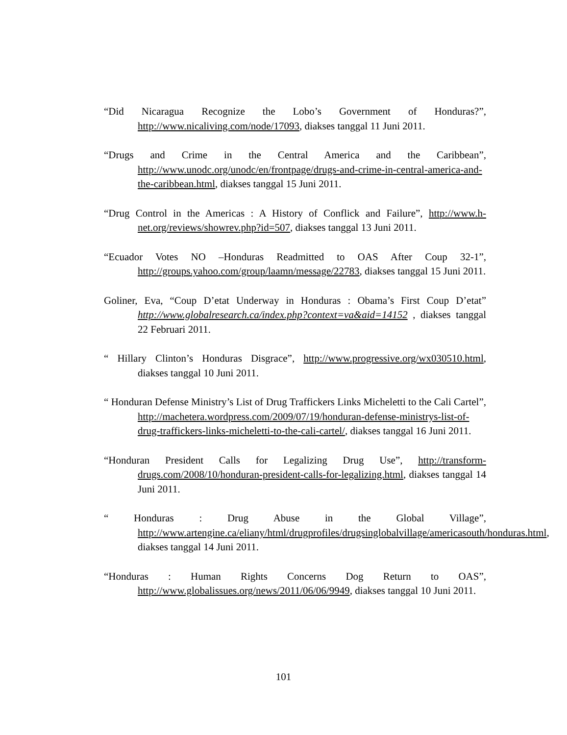“Did Nicaragua Recognize the Lobo’s Government of Honduras?”, http://www.nicaliving.com/node/17093, diakses tanggal 11 Juni 2011.
“Drugs and Crime in the Central America and the Caribbean”, http://www.unodc.org/unodc/en/frontpage/drugs-and-crime-in-central-america-and-the-caribbean.html, diakses tanggal 15 Juni 2011.
“Drug Control in the Americas : A History of Conflick and Failure”, http://www.h-net.org/reviews/showrev.php?id=507, diakses tanggal 13 Juni 2011.
“Ecuador Votes NO –Honduras Readmitted to OAS After Coup 32-1”, http://groups.yahoo.com/group/laamn/message/22783, diakses tanggal 15 Juni 2011.
Goliner, Eva, “Coup D’etat Underway in Honduras : Obama’s First Coup D’etat” http://www.globalresearch.ca/index.php?context=va&aid=14152 , diakses tanggal 22 Februari 2011.
“ Hillary Clinton’s Honduras Disgrace”, http://www.progressive.org/wx030510.html, diakses tanggal 10 Juni 2011.
“ Honduran Defense Ministry’s List of Drug Traffickers Links Micheletti to the Cali Cartel”, http://machetera.wordpress.com/2009/07/19/honduran-defense-ministrys-list-of-drug-traffickers-links-micheletti-to-the-cali-cartel/, diakses tanggal 16 Juni 2011.
“Honduran President Calls for Legalizing Drug Use”, http://transform-drugs.com/2008/10/honduran-president-calls-for-legalizing.html, diakses tanggal 14 Juni 2011.
“ Honduras : Drug Abuse in the Global Village”, http://www.artengine.ca/eliany/html/drugprofiles/drugsinglobalvillage/americasouth/honduras.html, diakses tanggal 14 Juni 2011.
“Honduras : Human Rights Concerns Dog Return to OAS”, http://www.globalissues.org/news/2011/06/06/9949, diakses tanggal 10 Juni 2011.
101